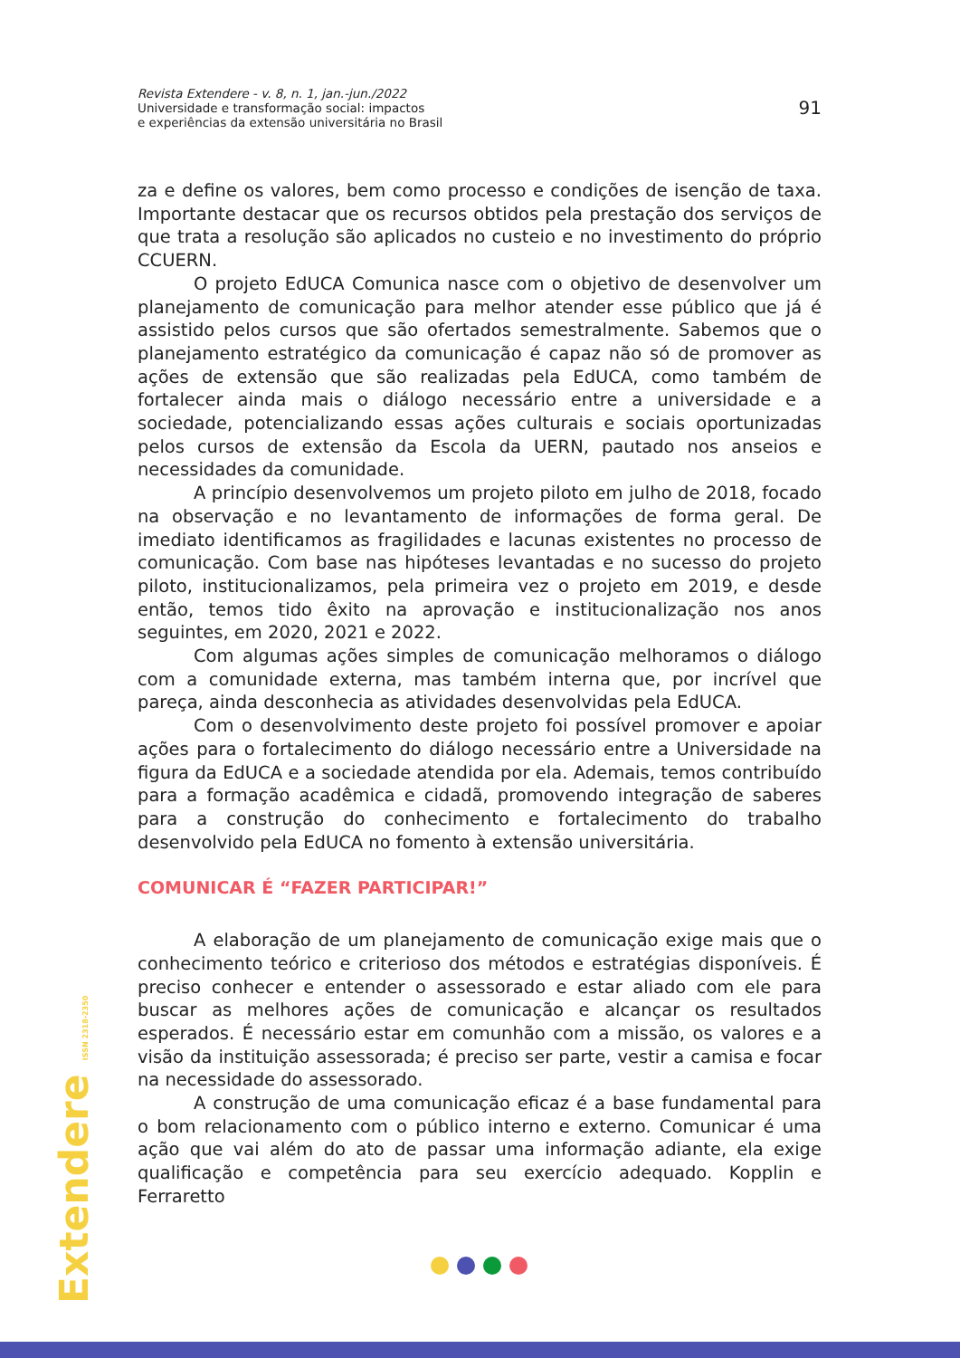Revista Extendere - v. 8, n. 1, jan.-jun./2022
Universidade e transformação social: impactos
e experiências da extensão universitária no Brasil
91
za e define os valores, bem como processo e condições de isenção de taxa. Importante destacar que os recursos obtidos pela prestação dos serviços de que trata a resolução são aplicados no custeio e no investimento do próprio CCUERN.
O projeto EdUCA Comunica nasce com o objetivo de desenvolver um planejamento de comunicação para melhor atender esse público que já é assistido pelos cursos que são ofertados semestralmente. Sabemos que o planejamento estratégico da comunicação é capaz não só de promover as ações de extensão que são realizadas pela EdUCA, como também de fortalecer ainda mais o diálogo necessário entre a universidade e a sociedade, potencializando essas ações culturais e sociais oportunizadas pelos cursos de extensão da Escola da UERN, pautado nos anseios e necessidades da comunidade.
A princípio desenvolvemos um projeto piloto em julho de 2018, focado na observação e no levantamento de informações de forma geral. De imediato identificamos as fragilidades e lacunas existentes no processo de comunicação. Com base nas hipóteses levantadas e no sucesso do projeto piloto, institucionalizamos, pela primeira vez o projeto em 2019, e desde então, temos tido êxito na aprovação e institucionalização nos anos seguintes, em 2020, 2021 e 2022.
Com algumas ações simples de comunicação melhoramos o diálogo com a comunidade externa, mas também interna que, por incrível que pareça, ainda desconhecia as atividades desenvolvidas pela EdUCA.
Com o desenvolvimento deste projeto foi possível promover e apoiar ações para o fortalecimento do diálogo necessário entre a Universidade na figura da EdUCA e a sociedade atendida por ela. Ademais, temos contribuído para a formação acadêmica e cidadã, promovendo integração de saberes para a construção do conhecimento e fortalecimento do trabalho desenvolvido pela EdUCA no fomento à extensão universitária.
COMUNICAR É “FAZER PARTICIPAR!”
A elaboração de um planejamento de comunicação exige mais que o conhecimento teórico e criterioso dos métodos e estratégias disponíveis. É preciso conhecer e entender o assessorado e estar aliado com ele para buscar as melhores ações de comunicação e alcançar os resultados esperados. É necessário estar em comunhão com a missão, os valores e a visão da instituição assessorada; é preciso ser parte, vestir a camisa e focar na necessidade do assessorado.
A construção de uma comunicação eficaz é a base fundamental para o bom relacionamento com o público interno e externo. Comunicar é uma ação que vai além do ato de passar uma informação adiante, ela exige qualificação e competência para seu exercício adequado. Kopplin e Ferraretto
Extendere ISSN 2318-2350